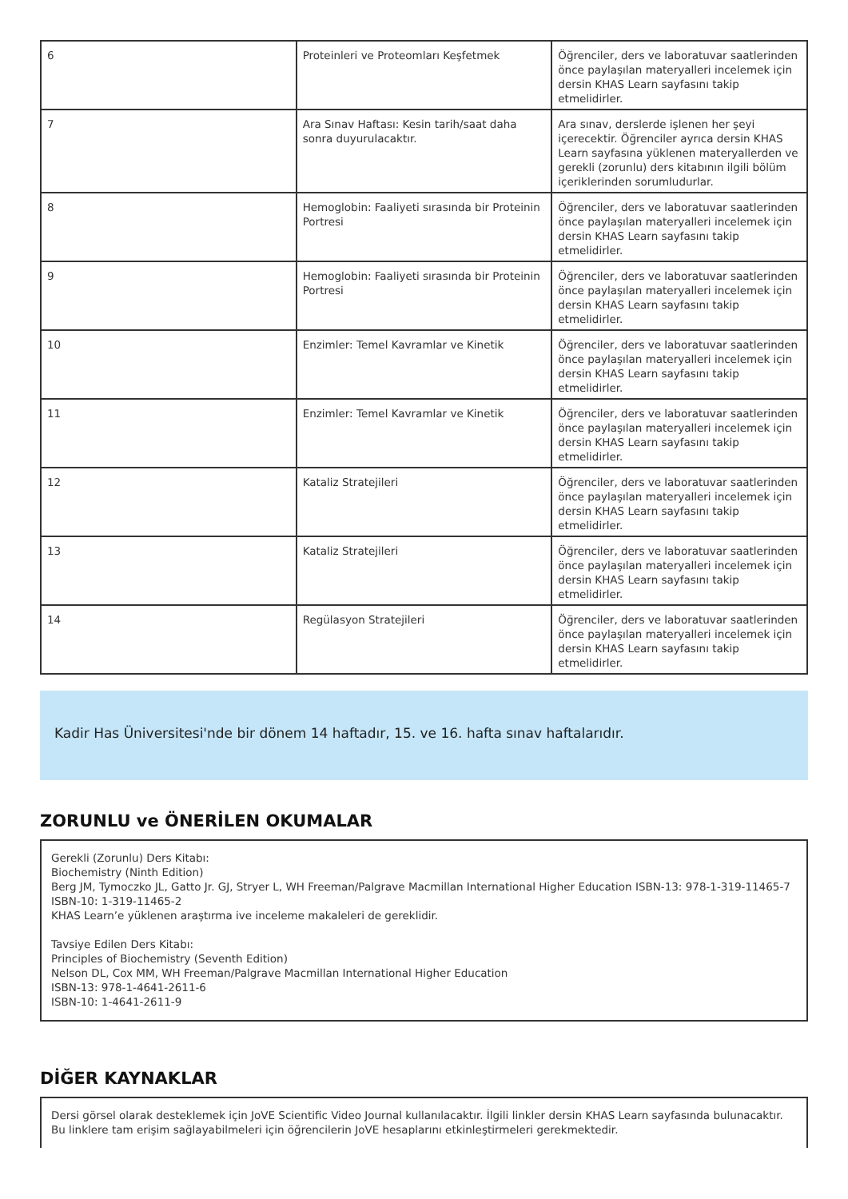| 6 | Proteinleri ve Proteomları Keşfetmek | Öğrenciler, ders ve laboratuvar saatlerinden önce paylaşılan materyalleri incelemek için dersin KHAS Learn sayfasını takip etmelidirler. |
| 7 | Ara Sınav Haftası: Kesin tarih/saat daha sonra duyurulacaktır. | Ara sınav, derslerde işlenen her şeyi içerecektir. Öğrenciler ayrıca dersin KHAS Learn sayfasına yüklenen materyallerden ve gerekli (zorunlu) ders kitabının ilgili bölüm içeriklerinden sorumludurlar. |
| 8 | Hemoglobin: Faaliyeti sırasında bir Proteinin Portresi | Öğrenciler, ders ve laboratuvar saatlerinden önce paylaşılan materyalleri incelemek için dersin KHAS Learn sayfasını takip etmelidirler. |
| 9 | Hemoglobin: Faaliyeti sırasında bir Proteinin Portresi | Öğrenciler, ders ve laboratuvar saatlerinden önce paylaşılan materyalleri incelemek için dersin KHAS Learn sayfasını takip etmelidirler. |
| 10 | Enzimler: Temel Kavramlar ve Kinetik | Öğrenciler, ders ve laboratuvar saatlerinden önce paylaşılan materyalleri incelemek için dersin KHAS Learn sayfasını takip etmelidirler. |
| 11 | Enzimler: Temel Kavramlar ve Kinetik | Öğrenciler, ders ve laboratuvar saatlerinden önce paylaşılan materyalleri incelemek için dersin KHAS Learn sayfasını takip etmelidirler. |
| 12 | Kataliz Stratejileri | Öğrenciler, ders ve laboratuvar saatlerinden önce paylaşılan materyalleri incelemek için dersin KHAS Learn sayfasını takip etmelidirler. |
| 13 | Kataliz Stratejileri | Öğrenciler, ders ve laboratuvar saatlerinden önce paylaşılan materyalleri incelemek için dersin KHAS Learn sayfasını takip etmelidirler. |
| 14 | Regülasyon Stratejileri | Öğrenciler, ders ve laboratuvar saatlerinden önce paylaşılan materyalleri incelemek için dersin KHAS Learn sayfasını takip etmelidirler. |
Kadir Has Üniversitesi'nde bir dönem 14 haftadır, 15. ve 16. hafta sınav haftalarıdır.
ZORUNLU ve ÖNERİLEN OKUMALAR
Gerekli (Zorunlu) Ders Kitabı:
Biochemistry (Ninth Edition)
Berg JM, Tymoczko JL, Gatto Jr. GJ, Stryer L, WH Freeman/Palgrave Macmillan International Higher Education ISBN-13: 978-1-319-11465-7
ISBN-10: 1-319-11465-2
KHAS Learn’e yüklenen araştırma ive inceleme makaleleri de gereklidir.
Tavsiye Edilen Ders Kitabı:
Principles of Biochemistry (Seventh Edition)
Nelson DL, Cox MM, WH Freeman/Palgrave Macmillan International Higher Education
ISBN-13: 978-1-4641-2611-6
ISBN-10: 1-4641-2611-9
DİĞER KAYNAKLAR
Dersi görsel olarak desteklemek için JoVE Scientific Video Journal kullanılacaktır. İlgili linkler dersin KHAS Learn sayfasında bulunacaktır. Bu linklere tam erişim sağlayabilmeleri için öğrencilerin JoVE hesaplarını etkinleştirmeleri gerekmektedir.